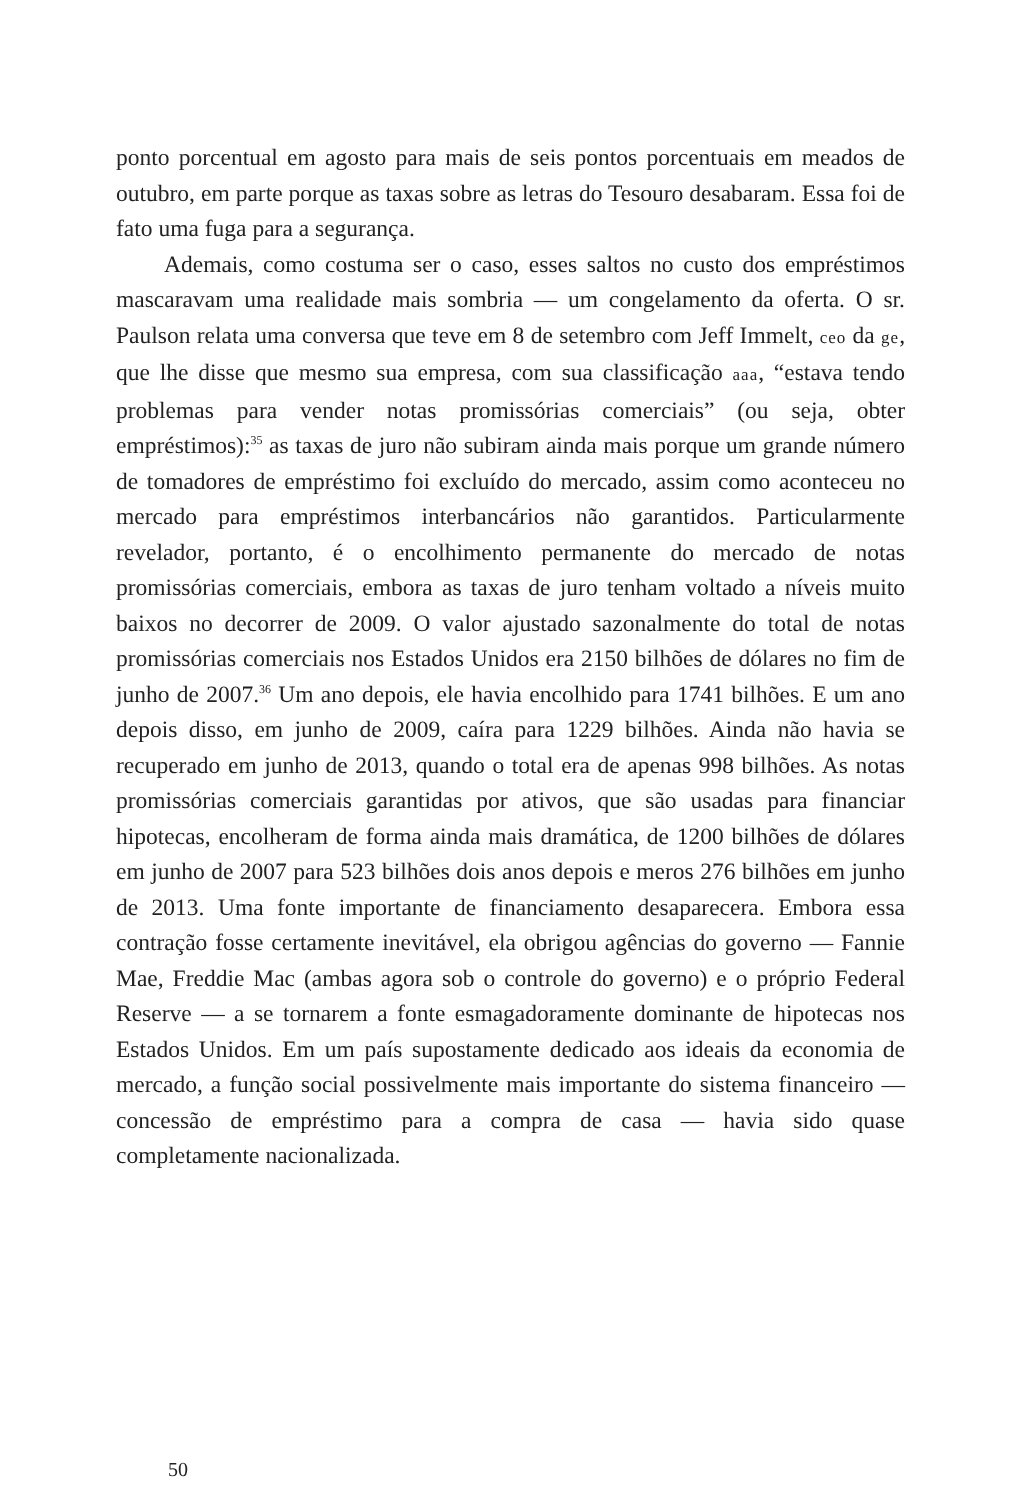ponto porcentual em agosto para mais de seis pontos porcentuais em meados de outubro, em parte porque as taxas sobre as letras do Tesouro desabaram. Essa foi de fato uma fuga para a segurança.
Ademais, como costuma ser o caso, esses saltos no custo dos empréstimos mascaravam uma realidade mais sombria — um congelamento da oferta. O sr. Paulson relata uma conversa que teve em 8 de setembro com Jeff Immelt, ceo da ge, que lhe disse que mesmo sua empresa, com sua classificação aaa, “estava tendo problemas para vender notas promissórias comerciais” (ou seja, obter empréstimos):<sup>35</sup> as taxas de juro não subiram ainda mais porque um grande número de tomadores de empréstimo foi excluído do mercado, assim como aconteceu no mercado para empréstimos interbancários não garantidos. Particularmente revelador, portanto, é o encolhimento permanente do mercado de notas promissórias comerciais, embora as taxas de juro tenham voltado a níveis muito baixos no decorrer de 2009. O valor ajustado sazonalmente do total de notas promissórias comerciais nos Estados Unidos era 2150 bilhões de dólares no fim de junho de 2007.<sup>36</sup> Um ano depois, ele havia encolhido para 1741 bilhões. E um ano depois disso, em junho de 2009, caíra para 1229 bilhões. Ainda não havia se recuperado em junho de 2013, quando o total era de apenas 998 bilhões. As notas promissórias comerciais garantidas por ativos, que são usadas para financiar hipotecas, encolheram de forma ainda mais dramática, de 1200 bilhões de dólares em junho de 2007 para 523 bilhões dois anos depois e meros 276 bilhões em junho de 2013. Uma fonte importante de financiamento desaparecera. Embora essa contração fosse certamente inevitável, ela obrigou agências do governo — Fannie Mae, Freddie Mac (ambas agora sob o controle do governo) e o próprio Federal Reserve — a se tornarem a fonte esmagadoramente dominante de hipotecas nos Estados Unidos. Em um país supostamente dedicado aos ideais da economia de mercado, a função social possivelmente mais importante do sistema financeiro — concessão de empréstimo para a compra de casa — havia sido quase completamente nacionalizada.
50